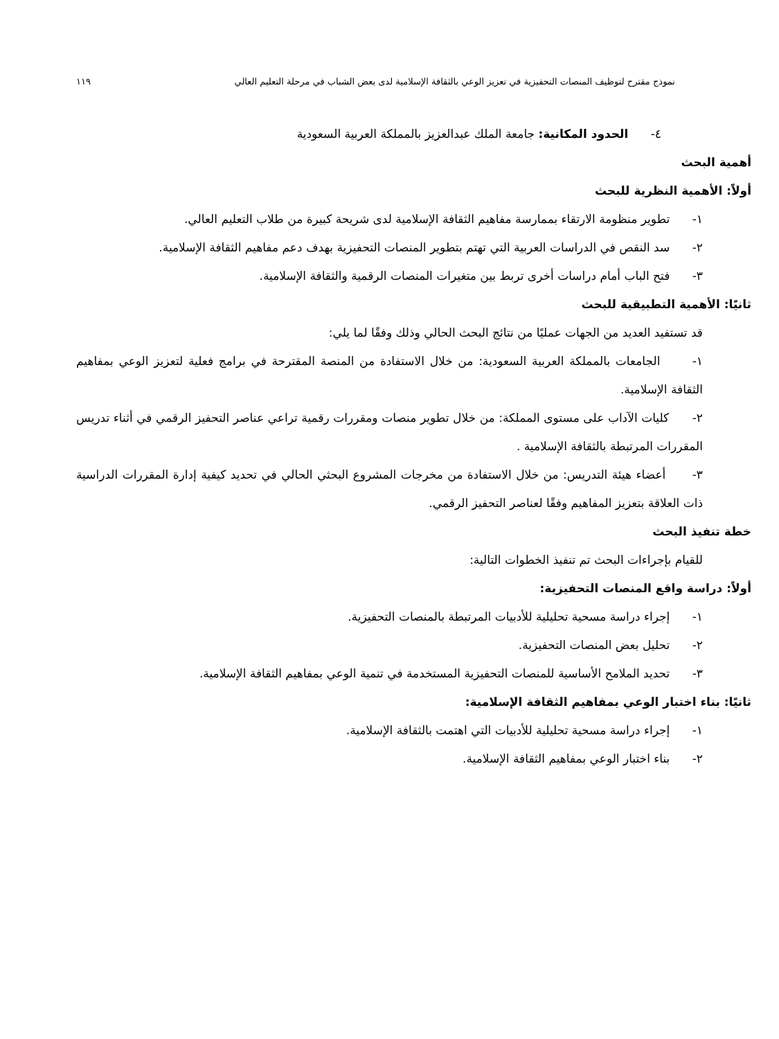نموذج مقترح لتوظيف المنصات التحفيزية في تعزيز الوعي بالثقافة الإسلامية لدى بعض الشباب في مرحلة التعليم العالي ١١٩
٤- الحدود المكانية: جامعة الملك عبدالعزيز بالمملكة العربية السعودية
أهمية البحث
أولاً: الأهمية النظرية للبحث
١- تطوير منظومة الارتقاء بممارسة مفاهيم الثقافة الإسلامية لدى شريحة كبيرة من طلاب التعليم العالي.
٢- سد النقص في الدراسات العربية التي تهتم بتطوير المنصات التحفيزية بهدف دعم مفاهيم الثقافة الإسلامية.
٣- فتح الباب أمام دراسات أخرى تربط بين متغيرات المنصات الرقمية والثقافة الإسلامية.
ثانيًا: الأهمية التطبيقية للبحث
قد تستفيد العديد من الجهات عمليًا من نتائج البحث الحالي وذلك وفقًا لما يلي:
١- الجامعات بالمملكة العربية السعودية: من خلال الاستفادة من المنصة المقترحة في برامج فعلية لتعزيز الوعي بمفاهيم الثقافة الإسلامية.
٢- كليات الآداب على مستوى المملكة: من خلال تطوير منصات ومقررات رقمية تراعي عناصر التحفيز الرقمي في أثناء تدريس المقررات المرتبطة بالثقافة الإسلامية .
٣- أعضاء هيئة التدريس: من خلال الاستفادة من مخرجات المشروع البحثي الحالي في تحديد كيفية إدارة المقررات الدراسية ذات العلاقة بتعزيز المفاهيم وفقًا لعناصر التحفيز الرقمي.
خطة تنفيذ البحث
للقيام بإجراءات البحث تم تنفيذ الخطوات التالية:
أولاً: دراسة واقع المنصات التحفيزية:
١- إجراء دراسة مسحية تحليلية للأدبيات المرتبطة بالمنصات التحفيزية.
٢- تحليل بعض المنصات التحفيزية.
٣- تحديد الملامح الأساسية للمنصات التحفيزية المستخدمة في تنمية الوعي بمفاهيم الثقافة الإسلامية.
ثانيًا: بناء اختبار الوعي بمفاهيم الثقافة الإسلامية:
١- إجراء دراسة مسحية تحليلية للأدبيات التي اهتمت بالثقافة الإسلامية.
٢- بناء اختبار الوعي بمفاهيم الثقافة الإسلامية.